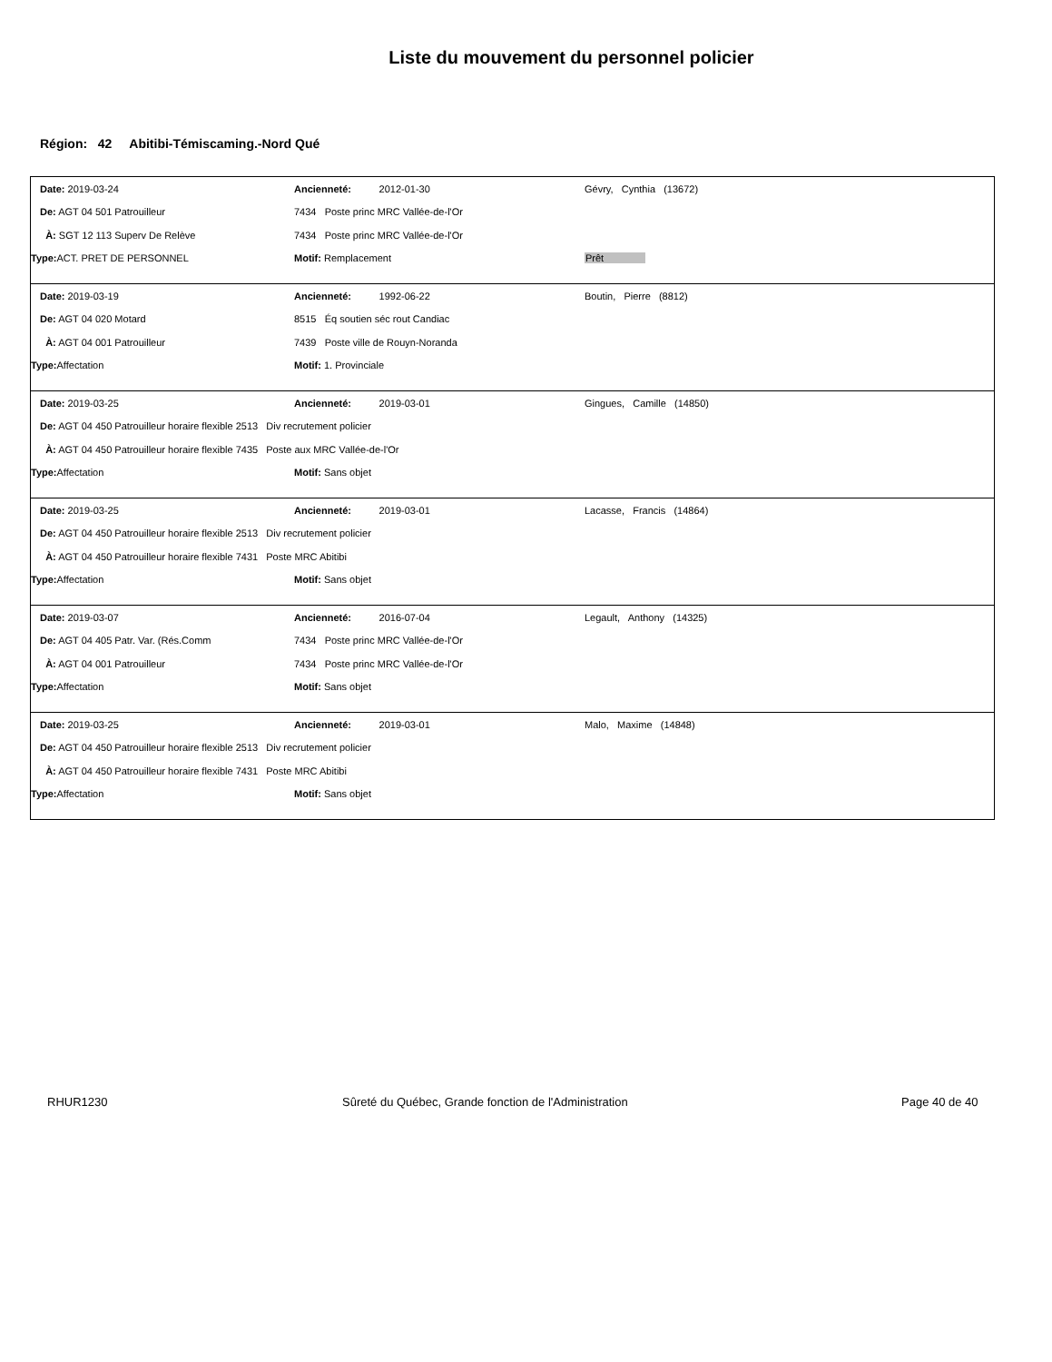Liste du mouvement du personnel policier
Région: 42 Abitibi-Témiscaming.-Nord Qué
| Date: 2019-03-24 | Ancienneté: 2012-01-30 | Gévry, Cynthia (13672) |
| De: AGT 04 501 Patrouilleur | 7434 Poste princ MRC Vallée-de-l'Or | |
| À: SGT 12 113 Superv De Relève | 7434 Poste princ MRC Vallée-de-l'Or | |
| Type: ACT. PRET DE PERSONNEL | Motif: Remplacement | Prêt |
| Date: 2019-03-19 | Ancienneté: 1992-06-22 | Boutin, Pierre (8812) |
| De: AGT 04 020 Motard | 8515 Éq soutien séc rout Candiac | |
| À: AGT 04 001 Patrouilleur | 7439 Poste ville de Rouyn-Noranda | |
| Type: Affectation | Motif: 1. Provinciale | |
| Date: 2019-03-25 | Ancienneté: 2019-03-01 | Gingues, Camille (14850) |
| De: AGT 04 450 Patrouilleur horaire flexible 2513 Div recrutement policier | | |
| À: AGT 04 450 Patrouilleur horaire flexible 7435 Poste aux MRC Vallée-de-l'Or | | |
| Type: Affectation | Motif: Sans objet | |
| Date: 2019-03-25 | Ancienneté: 2019-03-01 | Lacasse, Francis (14864) |
| De: AGT 04 450 Patrouilleur horaire flexible 2513 Div recrutement policier | | |
| À: AGT 04 450 Patrouilleur horaire flexible 7431 Poste MRC Abitibi | | |
| Type: Affectation | Motif: Sans objet | |
| Date: 2019-03-07 | Ancienneté: 2016-07-04 | Legault, Anthony (14325) |
| De: AGT 04 405 Patr. Var. (Rés.Comm | 7434 Poste princ MRC Vallée-de-l'Or | |
| À: AGT 04 001 Patrouilleur | 7434 Poste princ MRC Vallée-de-l'Or | |
| Type: Affectation | Motif: Sans objet | |
| Date: 2019-03-25 | Ancienneté: 2019-03-01 | Malo, Maxime (14848) |
| De: AGT 04 450 Patrouilleur horaire flexible 2513 Div recrutement policier | | |
| À: AGT 04 450 Patrouilleur horaire flexible 7431 Poste MRC Abitibi | | |
| Type: Affectation | Motif: Sans objet | |
RHUR1230 Sûreté du Québec, Grande fonction de l'Administration Page 40 de 40